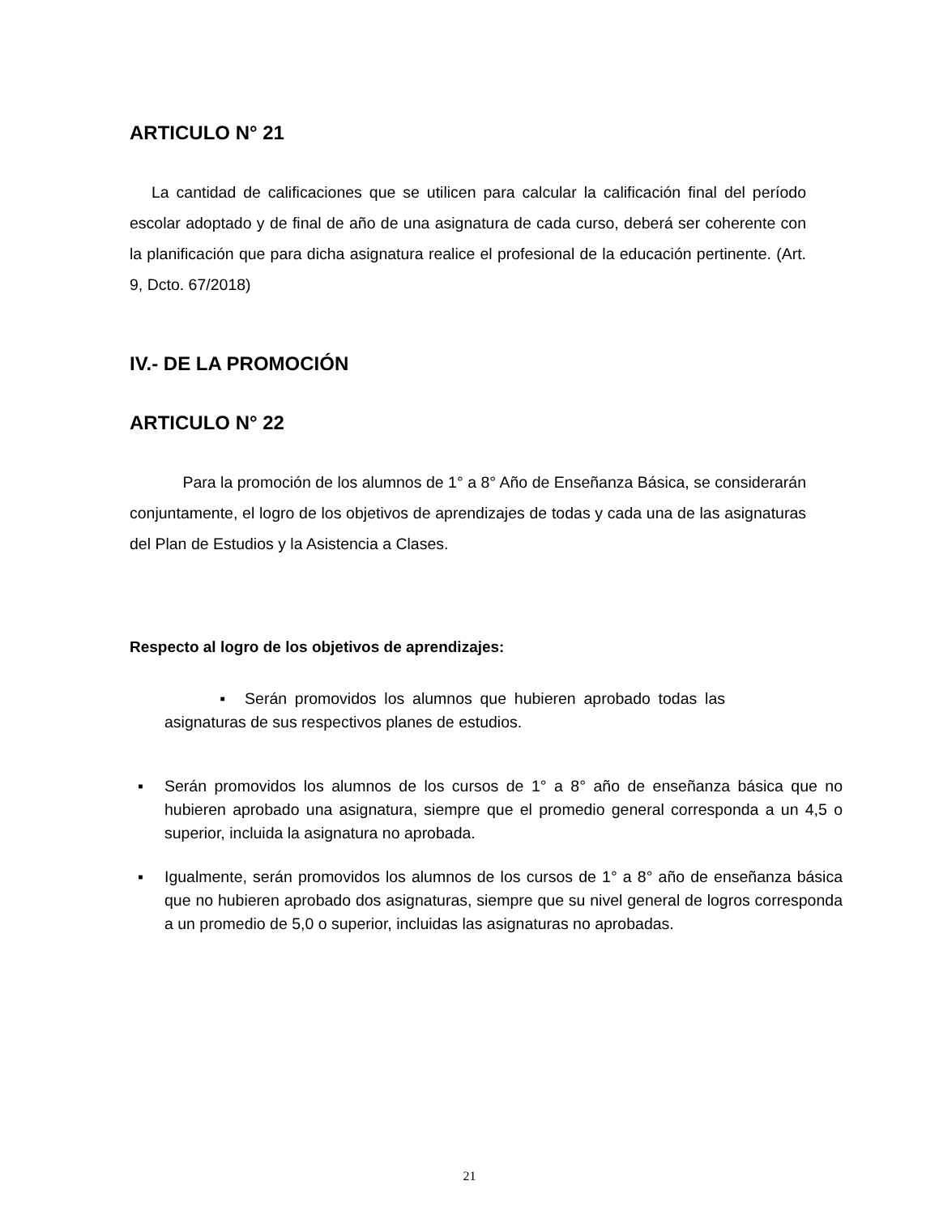ARTICULO N° 21
La cantidad de calificaciones que se utilicen para calcular la calificación final del período escolar adoptado y de final de año de una asignatura de cada curso, deberá ser coherente con la planificación que para dicha asignatura realice el profesional de la educación pertinente. (Art. 9, Dcto. 67/2018)
IV.- DE LA PROMOCIÓN
ARTICULO N° 22
Para la promoción de los alumnos de 1° a 8° Año de Enseñanza Básica, se considerarán conjuntamente, el logro de los objetivos de aprendizajes de todas y cada una de las asignaturas del Plan de Estudios y la Asistencia a Clases.
Respecto al logro de los objetivos de aprendizajes:
▪ Serán promovidos los alumnos que hubieren aprobado todas las asignaturas de sus respectivos planes de estudios.
▪ Serán promovidos los alumnos de los cursos de 1° a 8° año de enseñanza básica que no hubieren aprobado una asignatura, siempre que el promedio general corresponda a un 4,5 o superior, incluida la asignatura no aprobada.
▪ Igualmente, serán promovidos los alumnos de los cursos de 1° a 8° año de enseñanza básica que no hubieren aprobado dos asignaturas, siempre que su nivel general de logros corresponda a un promedio de 5,0 o superior, incluidas las asignaturas no aprobadas.
21